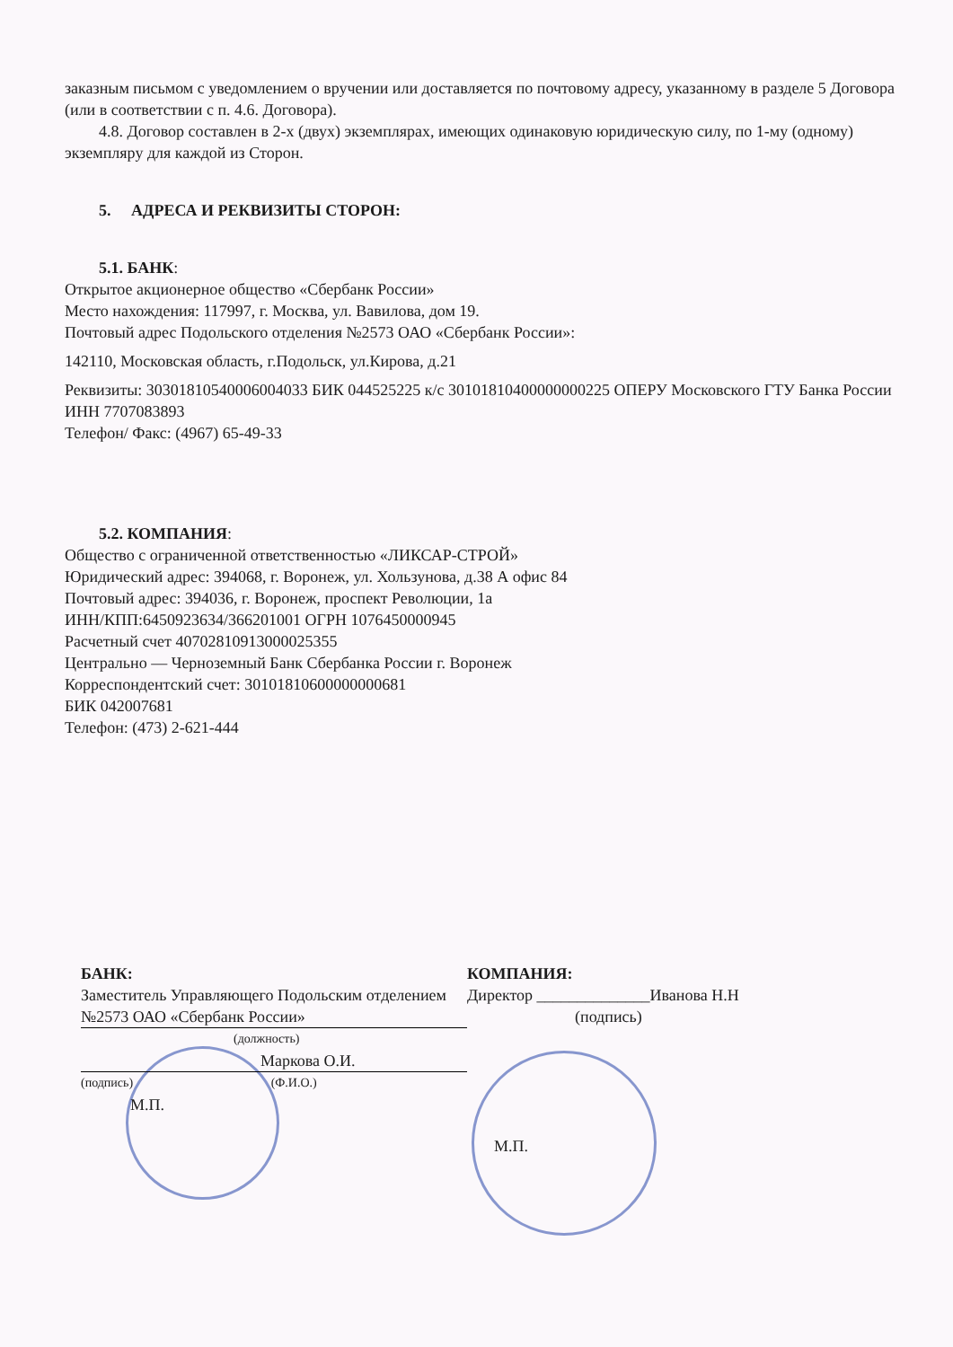заказным письмом с уведомлением о вручении или доставляется по почтовому адресу, указанному в разделе 5 Договора (или в соответствии с п. 4.6. Договора).
4.8. Договор составлен в 2-х (двух) экземплярах, имеющих одинаковую юридическую силу, по 1-му (одному) экземпляру для каждой из Сторон.
5. АДРЕСА И РЕКВИЗИТЫ СТОРОН:
5.1. БАНК:
Открытое акционерное общество «Сбербанк России»
Место нахождения: 117997, г. Москва, ул. Вавилова, дом 19.
Почтовый адрес Подольского отделения №2573 ОАО «Сбербанк России»:
142110, Московская область, г.Подольск, ул.Кирова, д.21
Реквизиты: 30301810540006004033 БИК 044525225 к/с 30101810400000000225 ОПЕРУ Московского ГТУ Банка России
ИНН 7707083893
Телефон/ Факс: (4967) 65-49-33
5.2. КОМПАНИЯ:
Общество с ограниченной ответственностью «ЛИКСАР-СТРОЙ»
Юридический адрес: 394068, г. Воронеж, ул. Хользунова, д.38 А офис 84
Почтовый адрес: 394036, г. Воронеж, проспект Революции, 1а
ИНН/КПП:6450923634/366201001 ОГРН 1076450000945
Расчетный счет 40702810913000025355
Центрально — Черноземный Банк Сбербанка России г. Воронеж
Корреспондентский счет: 30101810600000000681
БИК 042007681
Телефон: (473) 2-621-444
БАНК:
Заместитель Управляющего Подольским отделением №2573 ОАО «Сбербанк России»
(должность)
Маркова О.И.
(подпись) (Ф.И.О.)
М.П.
КОМПАНИЯ:
Директор ______________Иванова Н.Н
(подпись)
М.П.